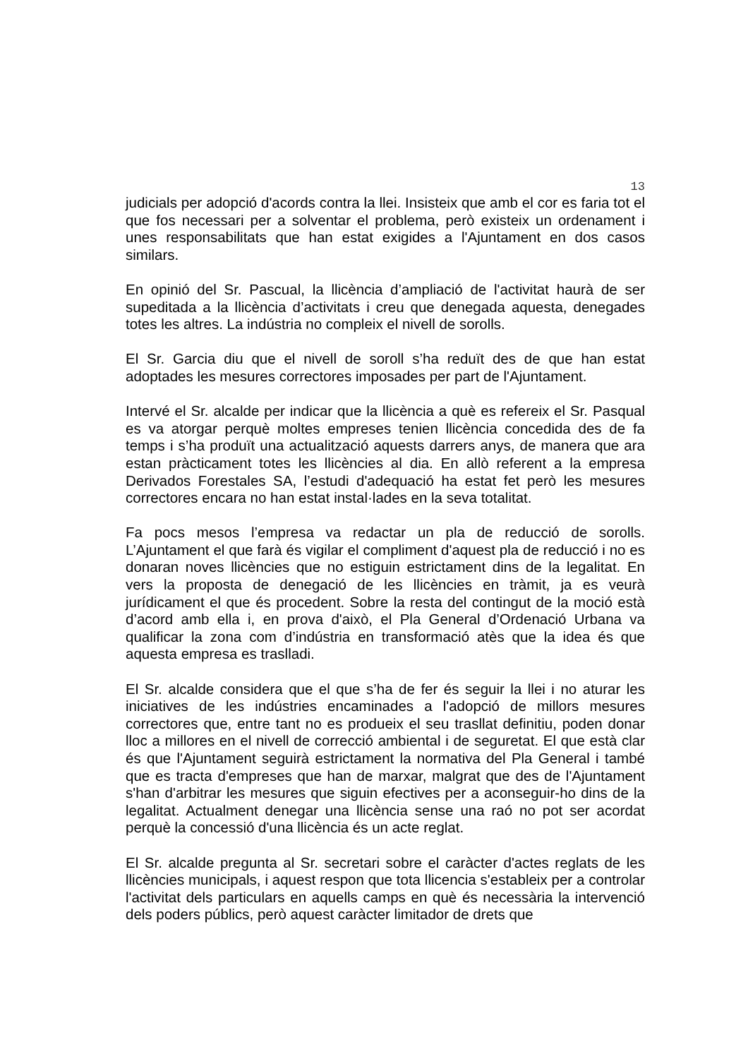13
judicials per adopció d'acords contra la llei. Insisteix que amb el cor es faria tot el que fos necessari per a solventar el problema, però existeix un ordenament i unes responsabilitats que han estat exigides a l'Ajuntament en dos casos similars.
En opinió del Sr. Pascual, la llicència d’ampliació de l'activitat haurà de ser supeditada a la llicència d’activitats i creu que denegada aquesta, denegades totes les altres. La indústria no compleix el nivell de sorolls.
El Sr. Garcia diu que el nivell de soroll s’ha reduït des de que han estat adoptades les mesures correctores imposades per part de l'Ajuntament.
Intervé el Sr. alcalde per indicar que la llicència a què es refereix el Sr. Pasqual es va atorgar perquè moltes empreses tenien llicència concedida des de fa temps i s’ha produït una actualització aquests darrers anys, de manera que ara estan pràcticament totes les llicències al dia. En allò referent a la empresa Derivados Forestales SA, l’estudi d'adequació ha estat fet però les mesures correctores encara no han estat instal·lades en la seva totalitat.
Fa pocs mesos l’empresa va redactar un pla de reducció de sorolls. L’Ajuntament el que farà és vigilar el compliment d'aquest pla de reducció i no es donaran noves llicències que no estiguin estrictament dins de la legalitat. En vers la proposta de denegació de les llicències en tràmit, ja es veurà jurídicament el que és procedent. Sobre la resta del contingut de la moció està d’acord amb ella i, en prova d'això, el Pla General d’Ordenació Urbana va qualificar la zona com d’indústria en transformació atès que la idea és que aquesta empresa es traslladi.
El Sr. alcalde considera que el que s’ha de fer és seguir la llei i no aturar les iniciatives de les indústries encaminades a l'adopció de millors mesures correctores que, entre tant no es produeix el seu trasllat definitiu, poden donar lloc a millores en el nivell de correcció ambiental i de seguretat. El que està clar és que l'Ajuntament seguirà estrictament la normativa del Pla General i també que es tracta d'empreses que han de marxar, malgrat que des de l'Ajuntament s'han d'arbitrar les mesures que siguin efectives per a aconseguir-ho dins de la legalitat. Actualment denegar una llicència sense una raó no pot ser acordat perquè la concessió d'una llicència és un acte reglat.
El Sr. alcalde pregunta al Sr. secretari sobre el caràcter d'actes reglats de les llicències municipals, i aquest respon que tota llicencia s'estableix per a controlar l'activitat dels particulars en aquells camps en què és necessària la intervenció dels poders públics, però aquest caràcter limitador de drets que